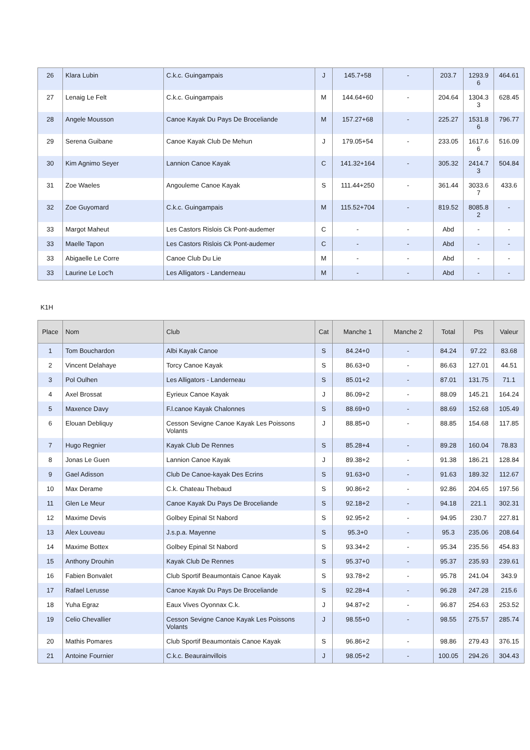| 26 | Klara Lubin | C.k.c. Guingampais | J | 145.7+58 | - | 203.7 | 1293.9 6 | 464.61 |
| 27 | Lenaig Le Felt | C.k.c. Guingampais | M | 144.64+60 | - | 204.64 | 1304.3 3 | 628.45 |
| 28 | Angele Mousson | Canoe Kayak Du Pays De Broceliande | M | 157.27+68 | - | 225.27 | 1531.8 6 | 796.77 |
| 29 | Serena Guibane | Canoe Kayak Club De Mehun | J | 179.05+54 | - | 233.05 | 1617.6 6 | 516.09 |
| 30 | Kim Agnimo Seyer | Lannion Canoe Kayak | C | 141.32+164 | - | 305.32 | 2414.7 3 | 504.84 |
| 31 | Zoe Waeles | Angouleme Canoe Kayak | S | 111.44+250 | - | 361.44 | 3033.6 7 | 433.6 |
| 32 | Zoe Guyomard | C.k.c. Guingampais | M | 115.52+704 | - | 819.52 | 8085.8 2 | - |
| 33 | Margot Maheut | Les Castors Rislois Ck Pont-audemer | C | - | - | Abd | - | - |
| 33 | Maelle Tapon | Les Castors Rislois Ck Pont-audemer | C | - | - | Abd | - | - |
| 33 | Abigaelle Le Corre | Canoe Club Du Lie | M | - | - | Abd | - | - |
| 33 | Laurine Le Loc'h | Les Alligators - Landerneau | M | - | - | Abd | - | - |
K1H
| Place | Nom | Club | Cat | Manche 1 | Manche 2 | Total | Pts | Valeur |
| --- | --- | --- | --- | --- | --- | --- | --- | --- |
| 1 | Tom Bouchardon | Albi Kayak Canoe | S | 84.24+0 | - | 84.24 | 97.22 | 83.68 |
| 2 | Vincent Delahaye | Torcy Canoe Kayak | S | 86.63+0 | - | 86.63 | 127.01 | 44.51 |
| 3 | Pol Oulhen | Les Alligators - Landerneau | S | 85.01+2 | - | 87.01 | 131.75 | 71.1 |
| 4 | Axel Brossat | Eyrieux Canoe Kayak | J | 86.09+2 | - | 88.09 | 145.21 | 164.24 |
| 5 | Maxence Davy | F.l.canoe Kayak Chalonnes | S | 88.69+0 | - | 88.69 | 152.68 | 105.49 |
| 6 | Elouan Debliquy | Cesson Sevigne Canoe Kayak Les Poissons Volants | J | 88.85+0 | - | 88.85 | 154.68 | 117.85 |
| 7 | Hugo Regnier | Kayak Club De Rennes | S | 85.28+4 | - | 89.28 | 160.04 | 78.83 |
| 8 | Jonas Le Guen | Lannion Canoe Kayak | J | 89.38+2 | - | 91.38 | 186.21 | 128.84 |
| 9 | Gael Adisson | Club De Canoe-kayak Des Ecrins | S | 91.63+0 | - | 91.63 | 189.32 | 112.67 |
| 10 | Max Derame | C.k. Chateau Thebaud | S | 90.86+2 | - | 92.86 | 204.65 | 197.56 |
| 11 | Glen Le Meur | Canoe Kayak Du Pays De Broceliande | S | 92.18+2 | - | 94.18 | 221.1 | 302.31 |
| 12 | Maxime Devis | Golbey Epinal St Nabord | S | 92.95+2 | - | 94.95 | 230.7 | 227.81 |
| 13 | Alex Louveau | J.s.p.a. Mayenne | S | 95.3+0 | - | 95.3 | 235.06 | 208.64 |
| 14 | Maxime Bottex | Golbey Epinal St Nabord | S | 93.34+2 | - | 95.34 | 235.56 | 454.83 |
| 15 | Anthony Drouhin | Kayak Club De Rennes | S | 95.37+0 | - | 95.37 | 235.93 | 239.61 |
| 16 | Fabien Bonvalet | Club Sportif Beaumontais Canoe Kayak | S | 93.78+2 | - | 95.78 | 241.04 | 343.9 |
| 17 | Rafael Lerusse | Canoe Kayak Du Pays De Broceliande | S | 92.28+4 | - | 96.28 | 247.28 | 215.6 |
| 18 | Yuha Egraz | Eaux Vives Oyonnax C.k. | J | 94.87+2 | - | 96.87 | 254.63 | 253.52 |
| 19 | Celio Chevallier | Cesson Sevigne Canoe Kayak Les Poissons Volants | J | 98.55+0 | - | 98.55 | 275.57 | 285.74 |
| 20 | Mathis Pomares | Club Sportif Beaumontais Canoe Kayak | S | 96.86+2 | - | 98.86 | 279.43 | 376.15 |
| 21 | Antoine Fournier | C.k.c. Beaurainvillois | J | 98.05+2 | - | 100.05 | 294.26 | 304.43 |